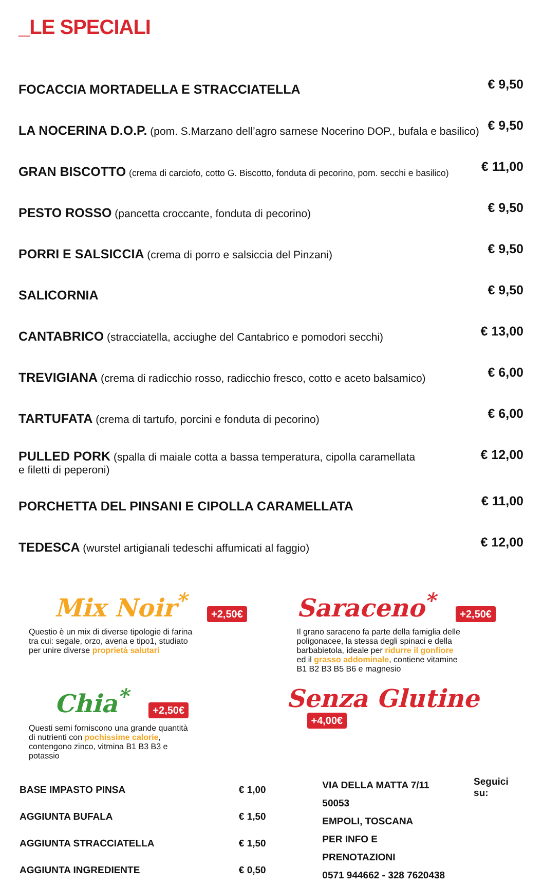_LE SPECIALI
| FOCACCIA MORTADELLA E STRACCIATELLA | € 9,50 |
| LA NOCERINA D.O.P. (pom. S.Marzano dell’agro sarnese Nocerino DOP., bufala e basilico) | € 9,50 |
| GRAN BISCOTTO (crema di carciofo, cotto G. Biscotto, fonduta di pecorino, pom. secchi e basilico) | € 11,00 |
| PESTO ROSSO (pancetta croccante, fonduta di pecorino) | € 9,50 |
| PORRI E SALSICCIA (crema di porro e salsiccia del Pinzani) | € 9,50 |
| SALICORNIA | € 9,50 |
| CANTABRICO (stracciatella, acciughe del Cantabrico e pomodori secchi) | € 13,00 |
| TREVIGIANA (crema di radicchio rosso, radicchio fresco, cotto e aceto balsamico) | € 6,00 |
| TARTUFATA (crema di tartufo, porcini e fonduta di pecorino) | € 6,00 |
| PULLED PORK (spalla di maiale cotta a bassa temperatura, cipolla caramellata e filetti di peperoni) | € 12,00 |
| PORCHETTA DEL PINSANI E CIPOLLA CARAMELLATA | € 11,00 |
| TEDESCA (wurstel artigianali tedeschi affumicati al faggio) | € 12,00 |
Mix Noir<sup>*</sup>
+2,50€
Questio è un mix di diverse tipologie di farina tra cui: segale, orzo, avena e tipo1, studiato per unire diverse proprietà salutari
Saraceno<sup>*</sup>
+2,50€
Il grano saraceno fa parte della famiglia delle poligonacee, la stessa degli spinaci e della barbabietola, ideale per ridurre il gonfiore ed il grasso addominale, contiene vitamine B1 B2 B3 B5 B6 e magnesio
Chia<sup>*</sup>
+2,50€
Questi semi forniscono una grande quantità di nutrienti con pochissime calorie, contengono zinco, vitmina B1 B3 B3 e potassio
Senza Glutine
+4,00€
| BASE IMPASTO PINSA | € 1,00 |
| AGGIUNTA BUFALA | € 1,50 |
| AGGIUNTA STRACCIATELLA | € 1,50 |
| AGGIUNTA INGREDIENTE | € 0,50 |
VIA DELLA MATTA 7/11 50053
EMPOLI, TOSCANA
PER INFO E PRENOTAZIONI
0571 944662 - 328 7620438
Seguici su: